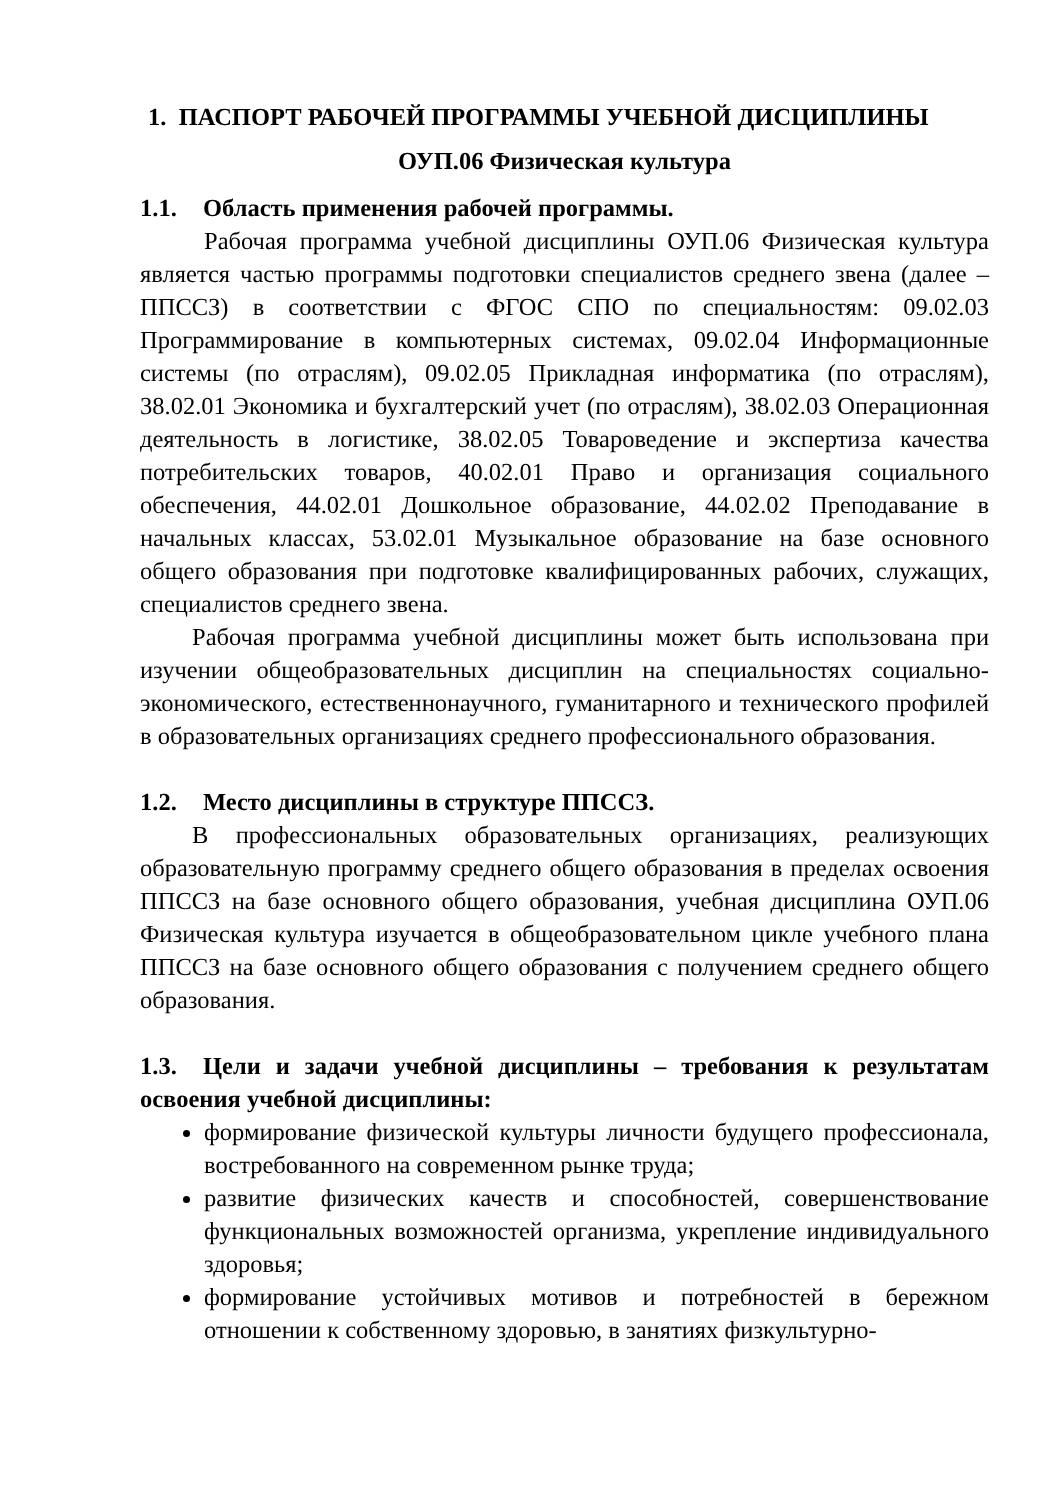1. ПАСПОРТ РАБОЧЕЙ ПРОГРАММЫ УЧЕБНОЙ ДИСЦИПЛИНЫ
ОУП.06 Физическая культура
1.1. Область применения рабочей программы.
Рабочая программа учебной дисциплины ОУП.06 Физическая культура является частью программы подготовки специалистов среднего звена (далее – ППССЗ) в соответствии с ФГОС СПО по специальностям: 09.02.03 Программирование в компьютерных системах, 09.02.04 Информационные системы (по отраслям), 09.02.05 Прикладная информатика (по отраслям), 38.02.01 Экономика и бухгалтерский учет (по отраслям), 38.02.03 Операционная деятельность в логистике, 38.02.05 Товароведение и экспертиза качества потребительских товаров, 40.02.01 Право и организация социального обеспечения, 44.02.01 Дошкольное образование, 44.02.02 Преподавание в начальных классах, 53.02.01 Музыкальное образование на базе основного общего образования при подготовке квалифицированных рабочих, служащих, специалистов среднего звена.
Рабочая программа учебной дисциплины может быть использована при изучении общеобразовательных дисциплин на специальностях социально-экономического, естественнонаучного, гуманитарного и технического профилей в образовательных организациях среднего профессионального образования.
1.2. Место дисциплины в структуре ППССЗ.
В профессиональных образовательных организациях, реализующих образовательную программу среднего общего образования в пределах освоения ППССЗ на базе основного общего образования, учебная дисциплина ОУП.06 Физическая культура изучается в общеобразовательном цикле учебного плана ППССЗ на базе основного общего образования с получением среднего общего образования.
1.3. Цели и задачи учебной дисциплины – требования к результатам освоения учебной дисциплины:
формирование физической культуры личности будущего профессионала, востребованного на современном рынке труда;
развитие физических качеств и способностей, совершенствование функциональных возможностей организма, укрепление индивидуального здоровья;
формирование устойчивых мотивов и потребностей в бережном отношении к собственному здоровью, в занятиях физкультурно-